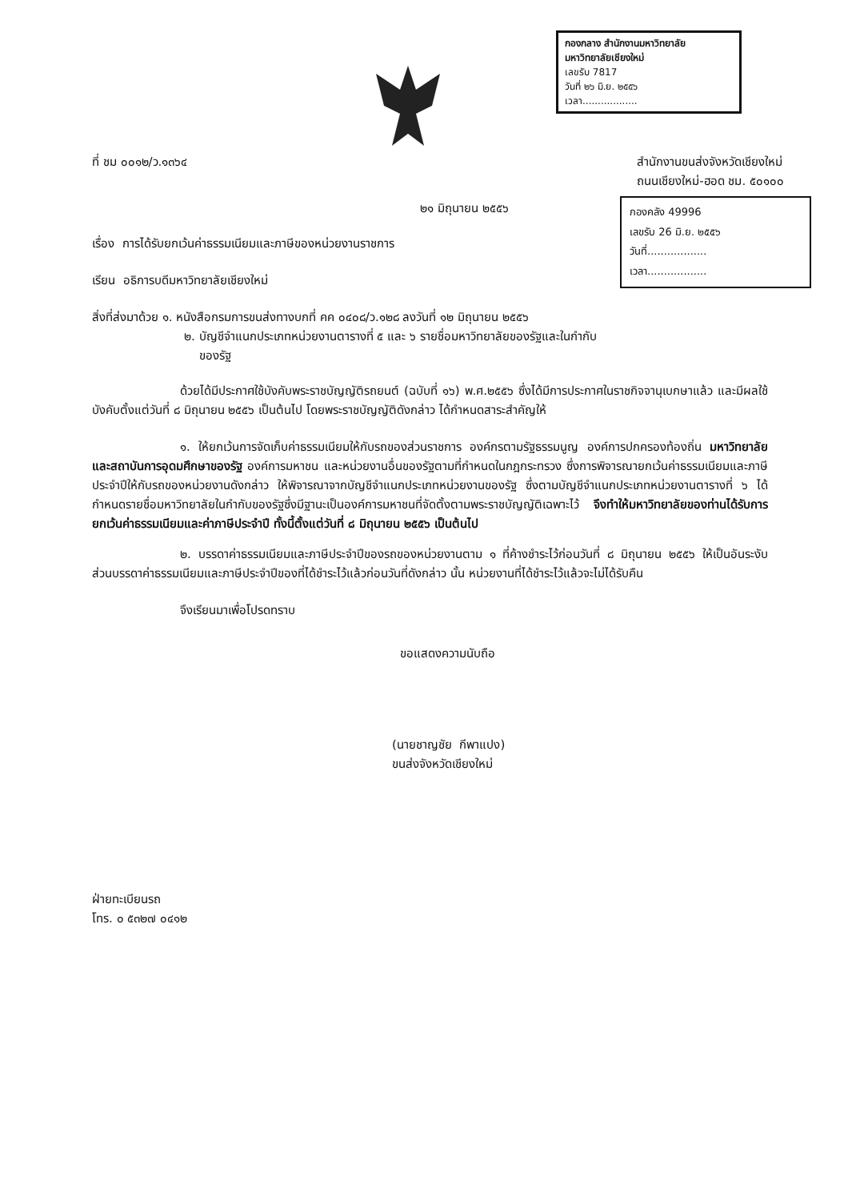กองกลาง สำนักงานมหาวิทยาลัย
มหาวิทยาลัยเชียงใหม่
เลขรับ 7817
วันที่ ๒๖ มิ.ย. ๒๕๕๖
เวลา..................
กองคลัง 49996
เลขรับ 26 มิ.ย. ๒๕๕๖
วันที่..................
เวลา..................
ที่ ชม ๐๐๑๒/ว.๑๓๖๔ สำนักงานขนส่งจังหวัดเชียงใหม่
ถนนเชียงใหม่-ฮอด ชม. ๕๐๑๐๐
๒๑ มิถุนายน ๒๕๕๖
เรื่อง การได้รับยกเว้นค่าธรรมเนียมและภาษีของหน่วยงานราชการ
เรียน อธิการบดีมหาวิทยาลัยเชียงใหม่
สิ่งที่ส่งมาด้วย ๑. หนังสือกรมการขนส่งทางบกที่ คค ๐๔๐๘/ว.๑๒๘ ลงวันที่ ๑๒ มิถุนายน ๒๕๕๖
๒. บัญชีจำแนกประเภทหน่วยงานตารางที่ ๕ และ ๖ รายชื่อมหาวิทยาลัยของรัฐและในกำกับ
ของรัฐ
ด้วยได้มีประกาศใช้บังคับพระราชบัญญัติรถยนต์ (ฉบับที่ ๑๖) พ.ศ.๒๕๕๖ ซึ่งได้มีการประกาศในราชกิจจานุเบกษาแล้ว และมีผลใช้บังคับตั้งแต่วันที่ ๘ มิถุนายน ๒๕๕๖ เป็นต้นไป โดยพระราชบัญญัติดังกล่าว ได้กำหนดสาระสำคัญให้
๑. ให้ยกเว้นการจัดเก็บค่าธรรมเนียมให้กับรถของส่วนราชการ องค์กรตามรัฐธรรมนูญ องค์การปกครองท้องถิ่น มหาวิทยาลัย และสถาบันการอุดมศึกษาของรัฐ องค์การมหาชน และหน่วยงานอื่นของรัฐตามที่กำหนดในกฎกระทรวง ซึ่งการพิจารณายกเว้นค่าธรรมเนียมและภาษีประจำปีให้กับรถของหน่วยงานดังกล่าว ให้พิจารณาจากบัญชีจำแนกประเภทหน่วยงานของรัฐ ซึ่งตามบัญชีจำแนกประเภทหน่วยงานตารางที่ ๖ ได้กำหนดรายชื่อมหาวิทยาลัยในกำกับของรัฐซึ่งมีฐานะเป็นองค์การมหาชนที่จัดตั้งตามพระราชบัญญัติเฉพาะไว้ จึงทำให้มหาวิทยาลัยของท่านได้รับการยกเว้นค่าธรรมเนียมและค่าภาษีประจำปี ทั้งนี้ตั้งแต่วันที่ ๘ มิถุนายน ๒๕๕๖ เป็นต้นไป
๒. บรรดาค่าธรรมเนียมและภาษีประจำปีของรถของหน่วยงานตาม ๑ ที่ค้างชำระไว้ก่อนวันที่ ๘ มิถุนายน ๒๕๕๖ ให้เป็นอันระงับ ส่วนบรรดาค่าธรรมเนียมและภาษีประจำปีของที่ได้ชำระไว้แล้วก่อนวันที่ดังกล่าว นั้น หน่วยงานที่ได้ชำระไว้แล้วจะไม่ได้รับคืน
จึงเรียนมาเพื่อโปรดทราบ
ขอแสดงความนับถือ
(นายชาญชัย กีพาแปง)
ขนส่งจังหวัดเชียงใหม่
ฝ่ายทะเบียนรถ
โทร. ๐ ๕๓๒๗ ๐๔๑๒